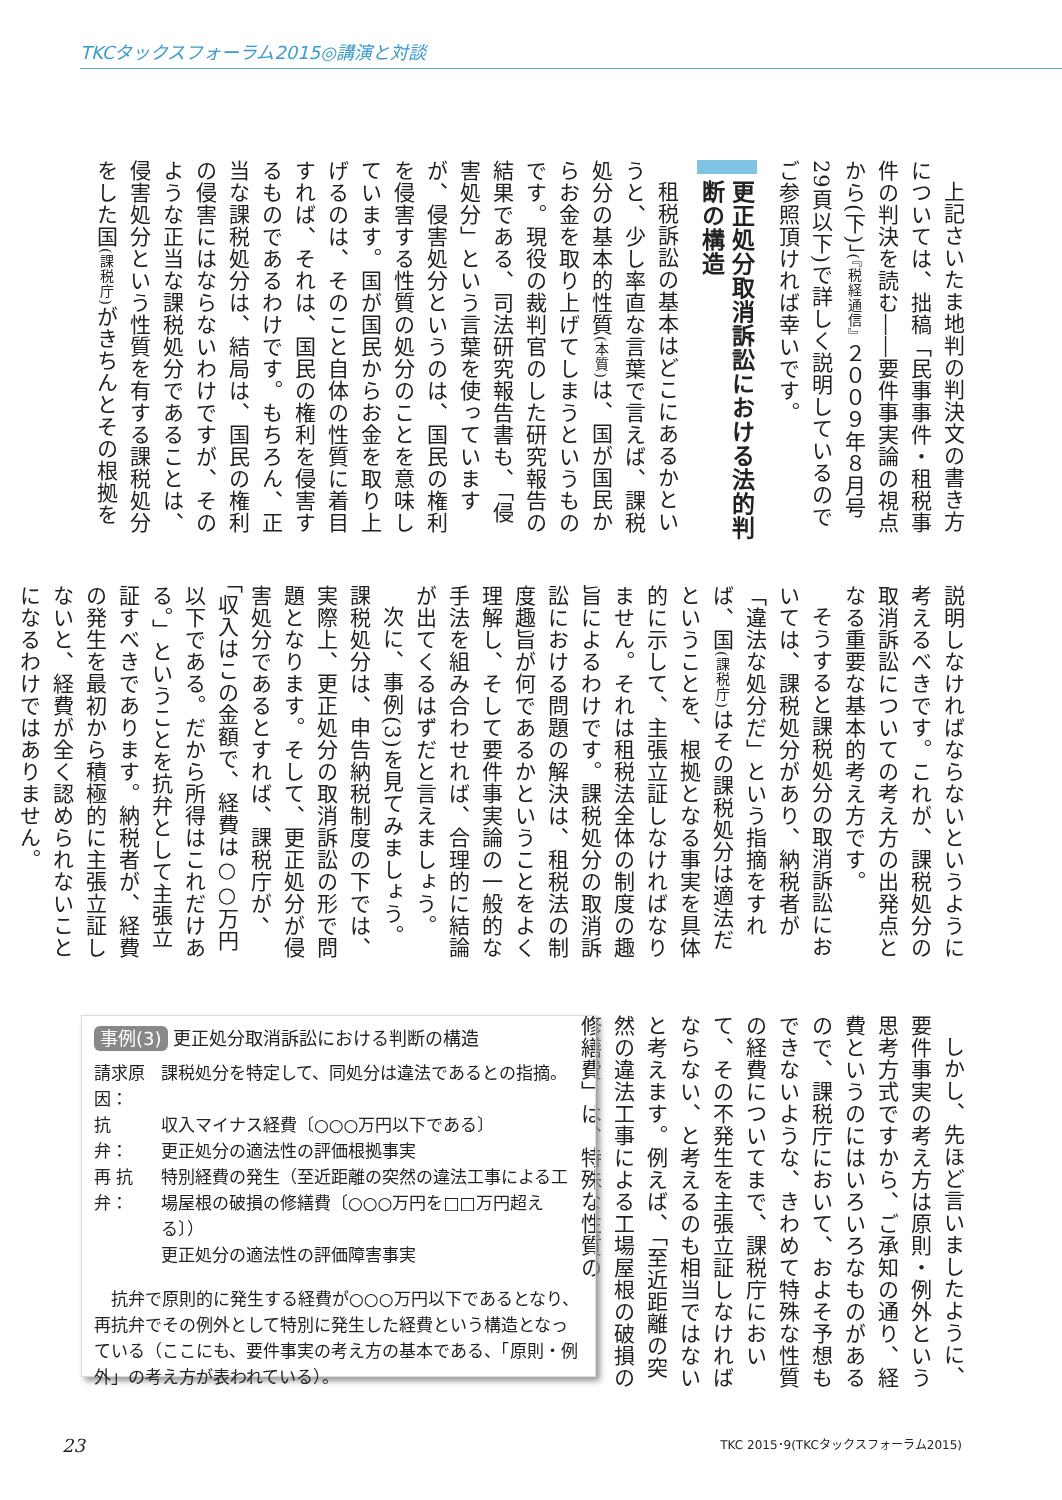TKCタックスフォーラム2015◎講演と対談
上記さいたま地判の判決文の書き方については、拙稿「民事事件・租税事件の判決を読む――要件事実論の視点から(下)」(『税経通信』２００９年８月号29頁以下)で詳しく説明しているのでご参照頂ければ幸いです。
更正処分取消訴訟における法的判断の構造
租税訴訟の基本はどこにあるかというと、少し率直な言葉で言えば、課税処分の基本的性質(本質) は、国が国民からお金を取り上げてしまうというものです。現役の裁判官のした研究報告の結果である、司法研究報告書も、「侵害処分」という言葉を使っていますが、侵害処分というのは、国民の権利を侵害する性質の処分のことを意味しています。国が国民からお金を取り上げるのは、そのこと自体の性質に着目すれば、それは、国民の権利を侵害するものであるわけです。もちろん、正当な課税処分は、結局は、国民の権利の侵害にはならないわけですが、そのような正当な課税処分であることは、侵害処分という性質を有する課税処分をした国(課税庁) がきちんとその根拠を
説明しなければならないというように考えるべきです。これが、課税処分の取消訴訟についての考え方の出発点となる重要な基本的考え方です。
そうすると課税処分の取消訴訟においては、課税処分があり、納税者が「違法な処分だ」という指摘をすれば、国(課税庁) はその課税処分は適法だということを、根拠となる事実を具体的に示して、主張立証しなければなりません。それは租税法全体の制度の趣旨によるわけです。課税処分の取消訴訟における問題の解決は、租税法の制度趣旨が何であるかということをよく理解し、そして要件事実論の一般的な手法を組み合わせれば、合理的に結論が出てくるはずだと言えましょう。
次に、事例(3)を見てみましょう。課税処分は、申告納税制度の下では、実際上、更正処分の取消訴訟の形で問題となります。そして、更正処分が侵害処分であるとすれば、課税庁が、「収入はこの金額で、経費は○○万円以下である。だから所得はこれだけある。」ということを抗弁として主張立証すべきであります。納税者が、経費の発生を最初から積極的に主張立証しないと、経費が全く認められないことになるわけではありません。
しかし、先ほど言いましたように、要件事実の考え方は原則・例外という思考方式ですから、ご承知の通り、経費というのにはいろいろなものがあるので、課税庁において、およそ予想もできないような、きわめて特殊な性質の経費についてまで、課税庁において、その不発生を主張立証しなければならない、と考えるのも相当ではないと考えます。例えば、「至近距離の突然の違法工事による工場屋根の破損の修繕費」は、特殊な性質の
事例(3) 更正処分取消訴訟における判断の構造
| 請求原因： | 課税処分を特定して、同処分は違法であるとの指摘。 |
| 抗 弁： | 収入マイナス経費〔○○○万円以下である〕 更正処分の適法性の評価根拠事実 |
| 再 抗 弁： | 特別経費の発生（至近距離の突然の違法工事による工場屋根の破損の修繕費〔○○○万円を□□万円超える〕） 更正処分の適法性の評価障害事実 |
抗弁で原則的に発生する経費が○○○万円以下であるとなり、再抗弁でその例外として特別に発生した経費という構造となっている（ここにも、要件事実の考え方の基本である、「原則・例外」の考え方が表われている）。
23 TKC 2015･9(TKCタックスフォーラム2015)